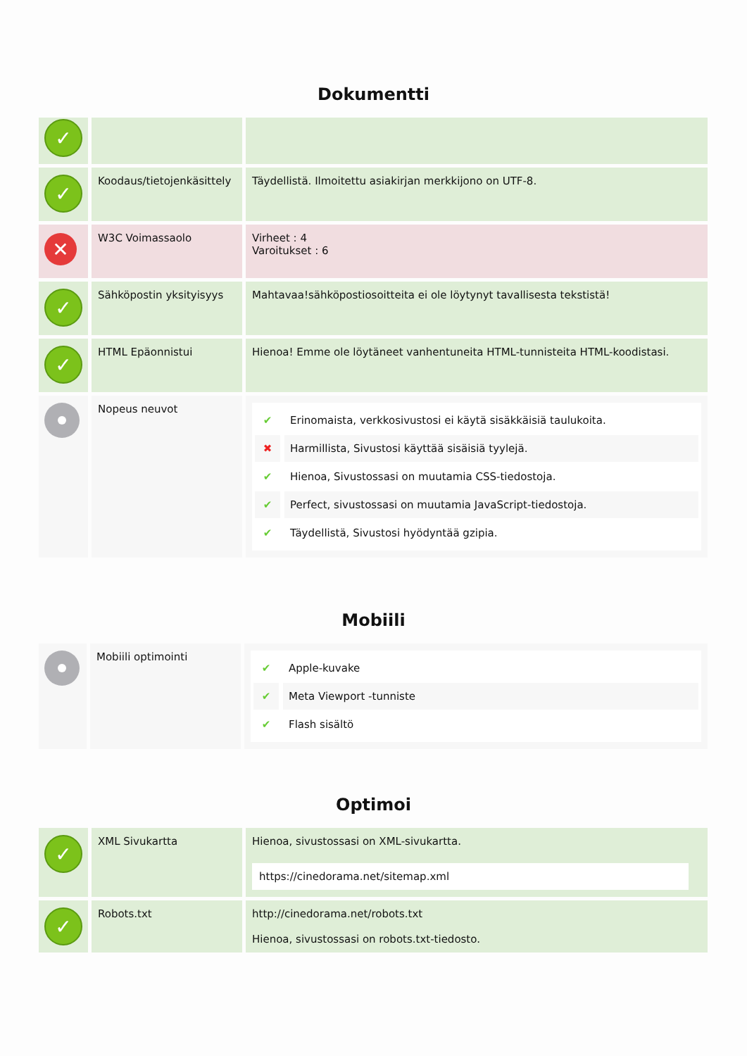Dokumentti
| ✓ | | |
| ✓ | Koodaus/tietojenkäsittely | Täydellistä. Ilmoitettu asiakirjan merkkijono on UTF-8. |
| ✕ | W3C Voimassaolo | Virheet : 4 Varoitukset : 6 |
| ✓ | Sähköpostin yksityisyys | Mahtavaa!sähköpostiosoitteita ei ole löytynyt tavallisesta tekstistä! |
| ✓ | HTML Epäonnistui | Hienoa! Emme ole löytäneet vanhentuneita HTML-tunnisteita HTML-koodistasi. |
| | Nopeus neuvot | ✔ Erinomaista, verkkosivustosi ei käytä sisäkkäisiä taulukoita. ✖ Harmillista, Sivustosi käyttää sisäisiä tyylejä. ✔ Hienoa, Sivustossasi on muutamia CSS-tiedostoja. ✔ Perfect, sivustossasi on muutamia JavaScript-tiedostoja. ✔ Täydellistä, Sivustosi hyödyntää gzipia. |
Mobiili
| | Mobiili optimointi | ✔ Apple-kuvake ✔ Meta Viewport -tunniste ✔ Flash sisältö |
Optimoi
| ✓ | XML Sivukartta | Hienoa, sivustossasi on XML-sivukartta. https://cinedorama.net/sitemap.xml |
| ✓ | Robots.txt | http://cinedorama.net/robots.txt Hienoa, sivustossasi on robots.txt-tiedosto. |